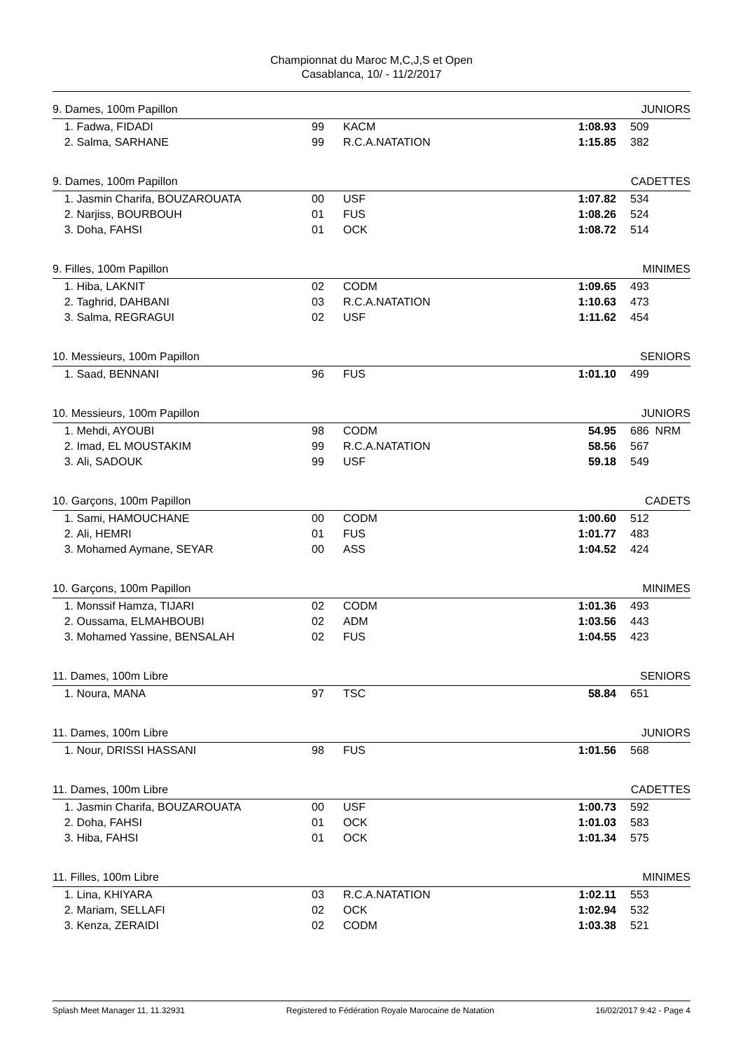Championnat du Maroc M,C,J,S et Open
Casablanca, 10/ - 11/2/2017
| 9. Dames, 100m Papillon | | | | | | JUNIORS |
| 1. | Fadwa, FIDADI | 99 | KACM | 1:08.93 | | 509 |
| 2. | Salma, SARHANE | 99 | R.C.A.NATATION | 1:15.85 | | 382 |
| 9. Dames, 100m Papillon | | | | | | CADETTES |
| 1. | Jasmin Charifa, BOUZAROUATA | 00 | USF | 1:07.82 | | 534 |
| 2. | Narjiss, BOURBOUH | 01 | FUS | 1:08.26 | | 524 |
| 3. | Doha, FAHSI | 01 | OCK | 1:08.72 | | 514 |
| 9. Filles, 100m Papillon | | | | | | MINIMES |
| 1. | Hiba, LAKNIT | 02 | CODM | 1:09.65 | | 493 |
| 2. | Taghrid, DAHBANI | 03 | R.C.A.NATATION | 1:10.63 | | 473 |
| 3. | Salma, REGRAGUI | 02 | USF | 1:11.62 | | 454 |
| 10. Messieurs, 100m Papillon | | | | | | SENIORS |
| 1. | Saad, BENNANI | 96 | FUS | 1:01.10 | | 499 |
| 10. Messieurs, 100m Papillon | | | | | | JUNIORS |
| 1. | Mehdi, AYOUBI | 98 | CODM | 54.95 | | 686 NRM |
| 2. | Imad, EL MOUSTAKIM | 99 | R.C.A.NATATION | 58.56 | | 567 |
| 3. | Ali, SADOUK | 99 | USF | 59.18 | | 549 |
| 10. Garçons, 100m Papillon | | | | | | CADETS |
| 1. | Sami, HAMOUCHANE | 00 | CODM | 1:00.60 | | 512 |
| 2. | Ali, HEMRI | 01 | FUS | 1:01.77 | | 483 |
| 3. | Mohamed Aymane, SEYAR | 00 | ASS | 1:04.52 | | 424 |
| 10. Garçons, 100m Papillon | | | | | | MINIMES |
| 1. | Monssif Hamza, TIJARI | 02 | CODM | 1:01.36 | | 493 |
| 2. | Oussama, ELMAHBOUBI | 02 | ADM | 1:03.56 | | 443 |
| 3. | Mohamed Yassine, BENSALAH | 02 | FUS | 1:04.55 | | 423 |
| 11. Dames, 100m Libre | | | | | | SENIORS |
| 1. | Noura, MANA | 97 | TSC | 58.84 | | 651 |
| 11. Dames, 100m Libre | | | | | | JUNIORS |
| 1. | Nour, DRISSI HASSANI | 98 | FUS | 1:01.56 | | 568 |
| 11. Dames, 100m Libre | | | | | | CADETTES |
| 1. | Jasmin Charifa, BOUZAROUATA | 00 | USF | 1:00.73 | | 592 |
| 2. | Doha, FAHSI | 01 | OCK | 1:01.03 | | 583 |
| 3. | Hiba, FAHSI | 01 | OCK | 1:01.34 | | 575 |
| 11. Filles, 100m Libre | | | | | | MINIMES |
| 1. | Lina, KHIYARA | 03 | R.C.A.NATATION | 1:02.11 | | 553 |
| 2. | Mariam, SELLAFI | 02 | OCK | 1:02.94 | | 532 |
| 3. | Kenza, ZERAIDI | 02 | CODM | 1:03.38 | | 521 |
Splash Meet Manager 11, 11.32931 Registered to Fédération Royale Marocaine de Natation 16/02/2017 9:42 - Page 4